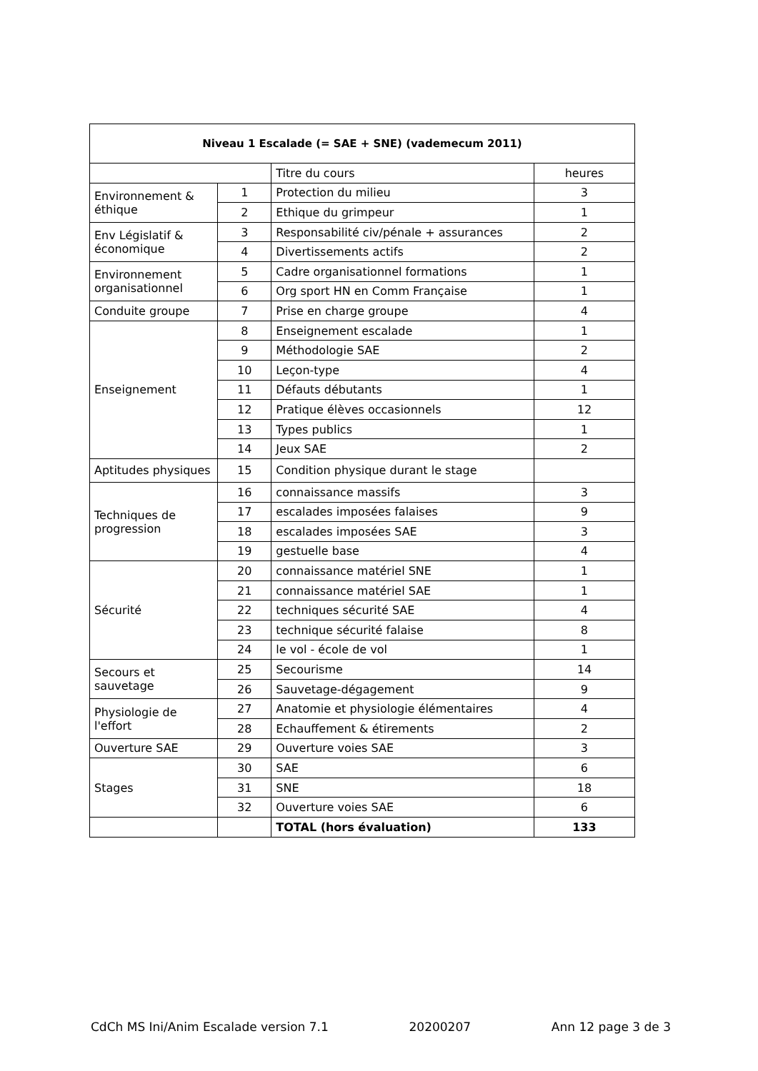| Niveau 1 Escalade (= SAE + SNE) (vademecum 2011) | | | |
| --- | --- | --- | --- |
| | | Titre du cours | heures |
| Environnement & éthique | 1 | Protection du milieu | 3 |
| | 2 | Ethique du grimpeur | 1 |
| Env Législatif & économique | 3 | Responsabilité civ/pénale + assurances | 2 |
| | 4 | Divertissements actifs | 2 |
| Environnement organisationnel | 5 | Cadre organisationnel formations | 1 |
| | 6 | Org sport HN en Comm Française | 1 |
| Conduite groupe | 7 | Prise en charge groupe | 4 |
| Enseignement | 8 | Enseignement escalade | 1 |
| | 9 | Méthodologie SAE | 2 |
| | 10 | Leçon-type | 4 |
| | 11 | Défauts débutants | 1 |
| | 12 | Pratique élèves occasionnels | 12 |
| | 13 | Types publics | 1 |
| | 14 | Jeux SAE | 2 |
| Aptitudes physiques | 15 | Condition physique durant le stage | |
| Techniques de progression | 16 | connaissance massifs | 3 |
| | 17 | escalades imposées falaises | 9 |
| | 18 | escalades imposées SAE | 3 |
| | 19 | gestuelle base | 4 |
| Sécurité | 20 | connaissance matériel SNE | 1 |
| | 21 | connaissance matériel SAE | 1 |
| | 22 | techniques sécurité SAE | 4 |
| | 23 | technique sécurité falaise | 8 |
| | 24 | le vol - école de vol | 1 |
| Secours et sauvetage | 25 | Secourisme | 14 |
| | 26 | Sauvetage-dégagement | 9 |
| Physiologie de l'effort | 27 | Anatomie et physiologie élémentaires | 4 |
| | 28 | Echauffement & étirements | 2 |
| Ouverture SAE | 29 | Ouverture voies SAE | 3 |
| Stages | 30 | SAE | 6 |
| | 31 | SNE | 18 |
| | 32 | Ouverture voies SAE | 6 |
| | | TOTAL (hors évaluation) | 133 |
CdCh MS Ini/Anim Escalade version 7.1 20200207 Ann 12 page 3 de 3